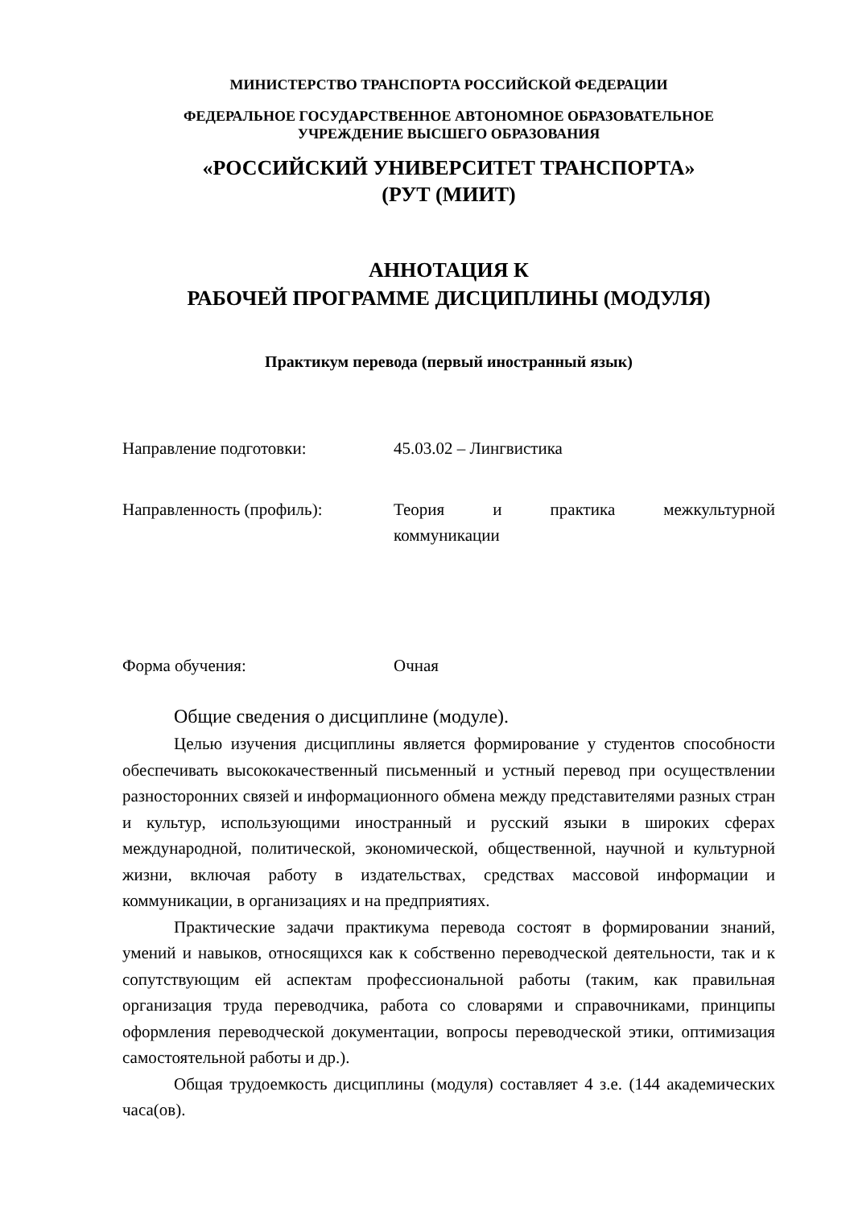МИНИСТЕРСТВО ТРАНСПОРТА РОССИЙСКОЙ ФЕДЕРАЦИИ
ФЕДЕРАЛЬНОЕ ГОСУДАРСТВЕННОЕ АВТОНОМНОЕ ОБРАЗОВАТЕЛЬНОЕ
УЧРЕЖДЕНИЕ ВЫСШЕГО ОБРАЗОВАНИЯ
«РОССИЙСКИЙ УНИВЕРСИТЕТ ТРАНСПОРТА»
(РУТ (МИИТ)
АННОТАЦИЯ К
РАБОЧЕЙ ПРОГРАММЕ ДИСЦИПЛИНЫ (МОДУЛЯ)
Практикум перевода (первый иностранный язык)
Направление подготовки: 45.03.02 – Лингвистика
Направленность (профиль): Теория и практика межкультурной коммуникации
Форма обучения: Очная
Общие сведения о дисциплине (модуле).
Целью изучения дисциплины является формирование у студентов способности обеспечивать высококачественный письменный и устный перевод при осуществлении разносторонних связей и информационного обмена между представителями разных стран и культур, использующими иностранный и русский языки в широких сферах международной, политической, экономической, общественной, научной и культурной жизни, включая работу в издательствах, средствах массовой информации и коммуникации, в организациях и на предприятиях.
Практические задачи практикума перевода состоят в формировании знаний, умений и навыков, относящихся как к собственно переводческой деятельности, так и к сопутствующим ей аспектам профессиональной работы (таким, как правильная организация труда переводчика, работа со словарями и справочниками, принципы оформления переводческой документации, вопросы переводческой этики, оптимизация самостоятельной работы и др.).
Общая трудоемкость дисциплины (модуля) составляет 4 з.е. (144 академических часа(ов).